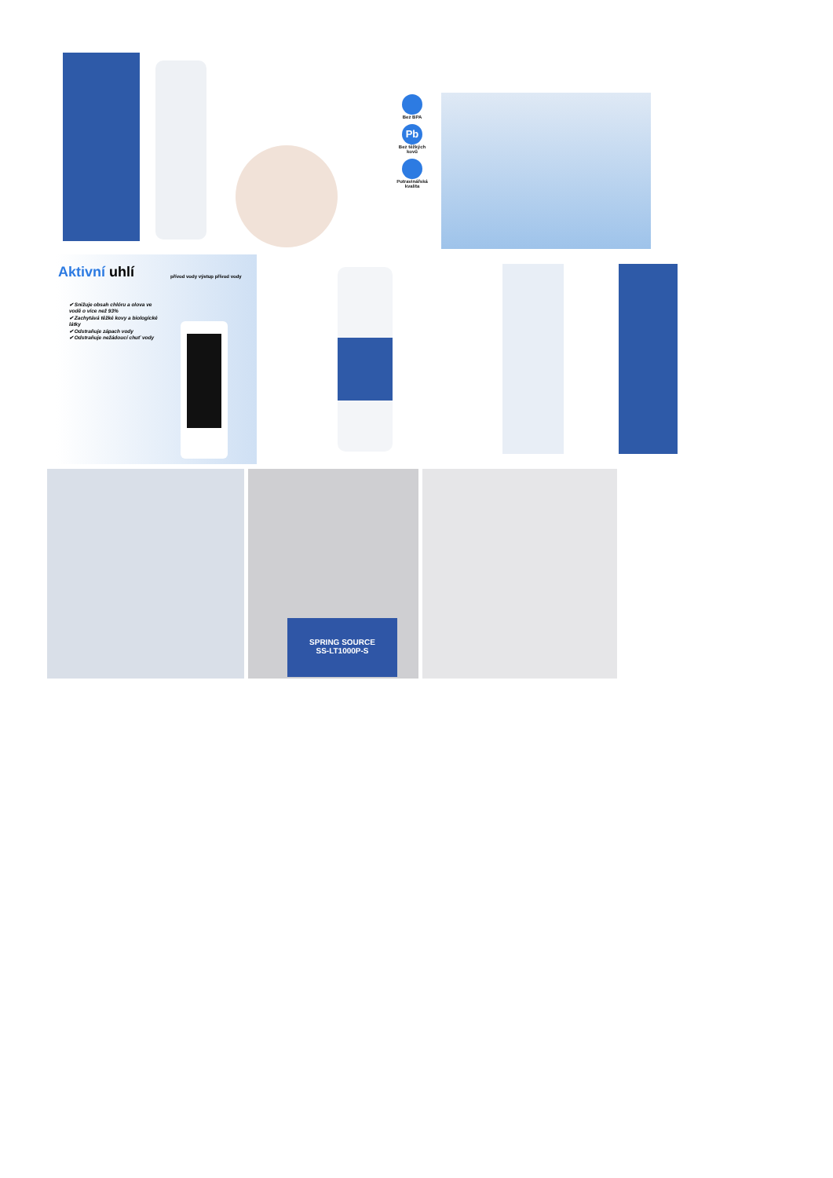Bez BPA
Pb
Bez těžkých kovů
Potravinářská kvalita
Aktivní uhlí přívod vody výstup přívod vody
✔ Snižuje obsah chlóru a olova ve vodě o více než 93%
✔ Zachytává těžké kovy a biologické látky
✔ Odstraňuje zápach vody
✔ Odstraňuje nežádoucí chuť vody
SPRING SOURCE
SS-LT1000P-S